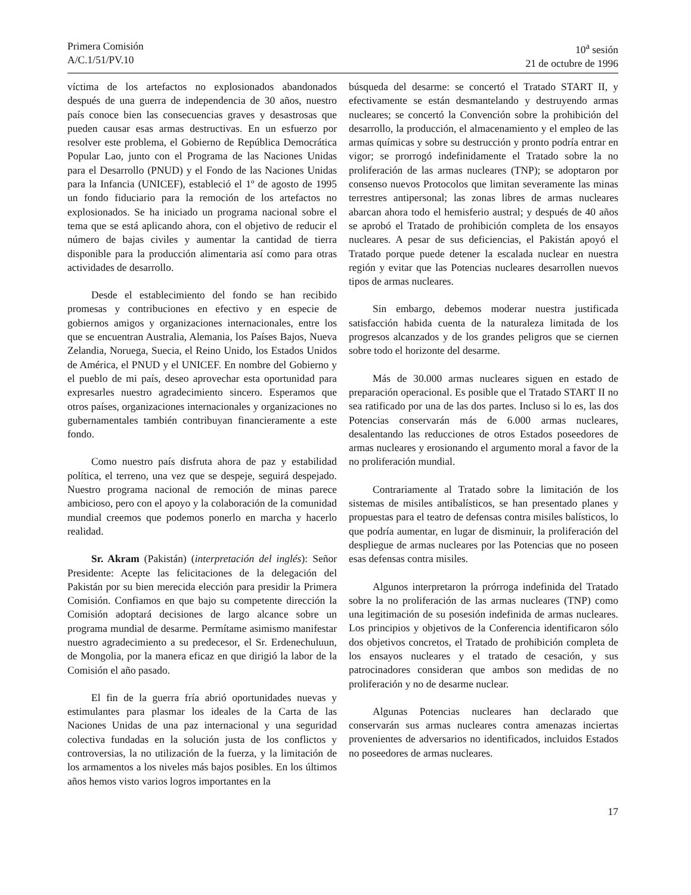Primera Comisión
A/C.1/51/PV.10
10<sup>a</sup> sesión
21 de octubre de 1996
víctima de los artefactos no explosionados abandonados después de una guerra de independencia de 30 años, nuestro país conoce bien las consecuencias graves y desastrosas que pueden causar esas armas destructivas. En un esfuerzo por resolver este problema, el Gobierno de República Democrática Popular Lao, junto con el Programa de las Naciones Unidas para el Desarrollo (PNUD) y el Fondo de las Naciones Unidas para la Infancia (UNICEF), estableció el 1º de agosto de 1995 un fondo fiduciario para la remoción de los artefactos no explosionados. Se ha iniciado un programa nacional sobre el tema que se está aplicando ahora, con el objetivo de reducir el número de bajas civiles y aumentar la cantidad de tierra disponible para la producción alimentaria así como para otras actividades de desarrollo.
Desde el establecimiento del fondo se han recibido promesas y contribuciones en efectivo y en especie de gobiernos amigos y organizaciones internacionales, entre los que se encuentran Australia, Alemania, los Países Bajos, Nueva Zelandia, Noruega, Suecia, el Reino Unido, los Estados Unidos de América, el PNUD y el UNICEF. En nombre del Gobierno y el pueblo de mi país, deseo aprovechar esta oportunidad para expresarles nuestro agradecimiento sincero. Esperamos que otros países, organizaciones internacionales y organizaciones no gubernamentales también contribuyan financieramente a este fondo.
Como nuestro país disfruta ahora de paz y estabilidad política, el terreno, una vez que se despeje, seguirá despejado. Nuestro programa nacional de remoción de minas parece ambicioso, pero con el apoyo y la colaboración de la comunidad mundial creemos que podemos ponerlo en marcha y hacerlo realidad.
Sr. Akram (Pakistán) (interpretación del inglés): Señor Presidente: Acepte las felicitaciones de la delegación del Pakistán por su bien merecida elección para presidir la Primera Comisión. Confiamos en que bajo su competente dirección la Comisión adoptará decisiones de largo alcance sobre un programa mundial de desarme. Permítame asimismo manifestar nuestro agradecimiento a su predecesor, el Sr. Erdenechuluun, de Mongolia, por la manera eficaz en que dirigió la labor de la Comisión el año pasado.
El fin de la guerra fría abrió oportunidades nuevas y estimulantes para plasmar los ideales de la Carta de las Naciones Unidas de una paz internacional y una seguridad colectiva fundadas en la solución justa de los conflictos y controversias, la no utilización de la fuerza, y la limitación de los armamentos a los niveles más bajos posibles. En los últimos años hemos visto varios logros importantes en la
búsqueda del desarme: se concertó el Tratado START II, y efectivamente se están desmantelando y destruyendo armas nucleares; se concertó la Convención sobre la prohibición del desarrollo, la producción, el almacenamiento y el empleo de las armas químicas y sobre su destrucción y pronto podría entrar en vigor; se prorrogó indefinidamente el Tratado sobre la no proliferación de las armas nucleares (TNP); se adoptaron por consenso nuevos Protocolos que limitan severamente las minas terrestres antipersonal; las zonas libres de armas nucleares abarcan ahora todo el hemisferio austral; y después de 40 años se aprobó el Tratado de prohibición completa de los ensayos nucleares. A pesar de sus deficiencias, el Pakistán apoyó el Tratado porque puede detener la escalada nuclear en nuestra región y evitar que las Potencias nucleares desarrollen nuevos tipos de armas nucleares.
Sin embargo, debemos moderar nuestra justificada satisfacción habida cuenta de la naturaleza limitada de los progresos alcanzados y de los grandes peligros que se ciernen sobre todo el horizonte del desarme.
Más de 30.000 armas nucleares siguen en estado de preparación operacional. Es posible que el Tratado START II no sea ratificado por una de las dos partes. Incluso si lo es, las dos Potencias conservarán más de 6.000 armas nucleares, desalentando las reducciones de otros Estados poseedores de armas nucleares y erosionando el argumento moral a favor de la no proliferación mundial.
Contrariamente al Tratado sobre la limitación de los sistemas de misiles antibalísticos, se han presentado planes y propuestas para el teatro de defensas contra misiles balísticos, lo que podría aumentar, en lugar de disminuir, la proliferación del despliegue de armas nucleares por las Potencias que no poseen esas defensas contra misiles.
Algunos interpretaron la prórroga indefinida del Tratado sobre la no proliferación de las armas nucleares (TNP) como una legitimación de su posesión indefinida de armas nucleares. Los principios y objetivos de la Conferencia identificaron sólo dos objetivos concretos, el Tratado de prohibición completa de los ensayos nucleares y el tratado de cesación, y sus patrocinadores consideran que ambos son medidas de no proliferación y no de desarme nuclear.
Algunas Potencias nucleares han declarado que conservarán sus armas nucleares contra amenazas inciertas provenientes de adversarios no identificados, incluidos Estados no poseedores de armas nucleares.
17